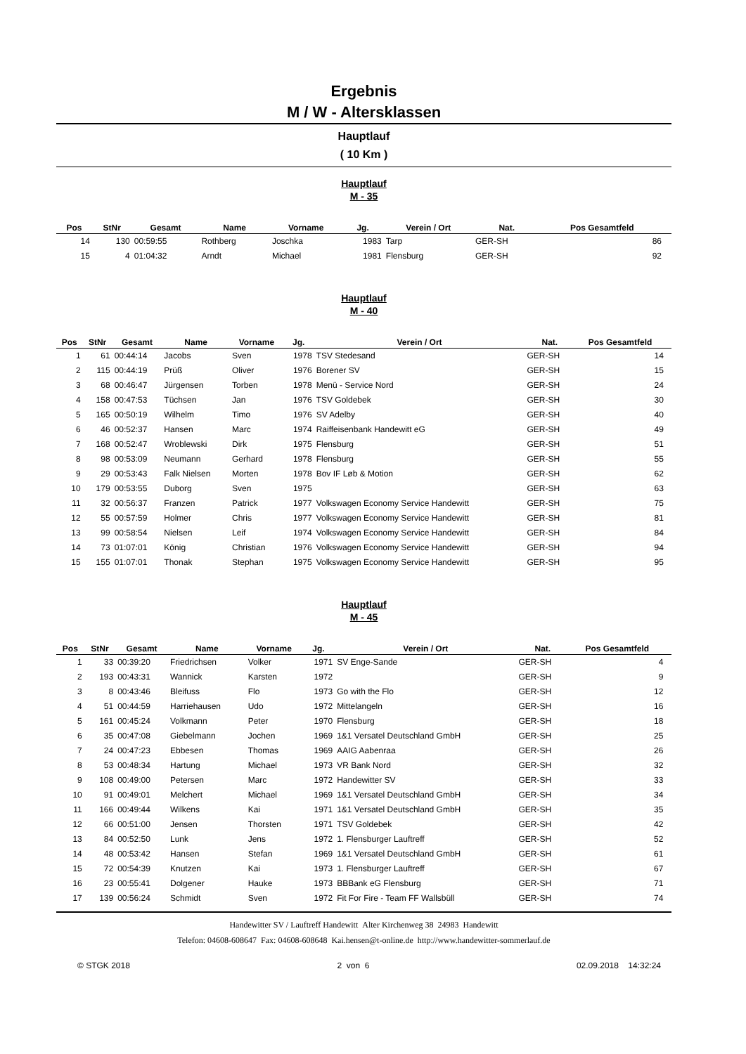Ergebnis
M / W - Altersklassen
Hauptlauf
( 10 Km )
Hauptlauf
M - 35
| Pos | StNr | Gesamt | Name | Vorname | Jg. | Verein / Ort | Nat. | Pos Gesamtfeld | |
| --- | --- | --- | --- | --- | --- | --- | --- | --- | --- |
| 14 | 130 | 00:59:55 | Rothberg | Joschka | 1983 | Tarp | GER-SH | 86 | |
| 15 | 4 | 01:04:32 | Arndt | Michael | 1981 | Flensburg | GER-SH | 92 | |
Hauptlauf
M - 40
| Pos | StNr | Gesamt | Name | Vorname | Jg. | Verein / Ort | Nat. | Pos Gesamtfeld | |
| --- | --- | --- | --- | --- | --- | --- | --- | --- | --- |
| 1 | 61 | 00:44:14 | Jacobs | Sven | 1978 | TSV Stedesand | GER-SH | 14 | |
| 2 | 115 | 00:44:19 | Prüß | Oliver | 1976 | Borener SV | GER-SH | 15 | |
| 3 | 68 | 00:46:47 | Jürgensen | Torben | 1978 | Menü - Service Nord | GER-SH | 24 | |
| 4 | 158 | 00:47:53 | Tüchsen | Jan | 1976 | TSV Goldebek | GER-SH | 30 | |
| 5 | 165 | 00:50:19 | Wilhelm | Timo | 1976 | SV Adelby | GER-SH | 40 | |
| 6 | 46 | 00:52:37 | Hansen | Marc | 1974 | Raiffeisenbank Handewitt eG | GER-SH | 49 | |
| 7 | 168 | 00:52:47 | Wroblewski | Dirk | 1975 | Flensburg | GER-SH | 51 | |
| 8 | 98 | 00:53:09 | Neumann | Gerhard | 1978 | Flensburg | GER-SH | 55 | |
| 9 | 29 | 00:53:43 | Falk Nielsen | Morten | 1978 | Bov IF Løb & Motion | GER-SH | 62 | |
| 10 | 179 | 00:53:55 | Duborg | Sven | 1975 | | GER-SH | 63 | |
| 11 | 32 | 00:56:37 | Franzen | Patrick | 1977 | Volkswagen Economy Service Handewitt | GER-SH | 75 | |
| 12 | 55 | 00:57:59 | Holmer | Chris | 1977 | Volkswagen Economy Service Handewitt | GER-SH | 81 | |
| 13 | 99 | 00:58:54 | Nielsen | Leif | 1974 | Volkswagen Economy Service Handewitt | GER-SH | 84 | |
| 14 | 73 | 01:07:01 | König | Christian | 1976 | Volkswagen Economy Service Handewitt | GER-SH | 94 | |
| 15 | 155 | 01:07:01 | Thonak | Stephan | 1975 | Volkswagen Economy Service Handewitt | GER-SH | 95 | |
Hauptlauf
M - 45
| Pos | StNr | Gesamt | Name | Vorname | Jg. | Verein / Ort | Nat. | Pos Gesamtfeld | |
| --- | --- | --- | --- | --- | --- | --- | --- | --- | --- |
| 1 | 33 | 00:39:20 | Friedrichsen | Volker | 1971 | SV Enge-Sande | GER-SH | 4 | |
| 2 | 193 | 00:43:31 | Wannick | Karsten | 1972 | | GER-SH | 9 | |
| 3 | 8 | 00:43:46 | Bleifuss | Flo | 1973 | Go with the Flo | GER-SH | 12 | |
| 4 | 51 | 00:44:59 | Harriehausen | Udo | 1972 | Mittelangeln | GER-SH | 16 | |
| 5 | 161 | 00:45:24 | Volkmann | Peter | 1970 | Flensburg | GER-SH | 18 | |
| 6 | 35 | 00:47:08 | Giebelmann | Jochen | 1969 | 1&1 Versatel Deutschland GmbH | GER-SH | 25 | |
| 7 | 24 | 00:47:23 | Ebbesen | Thomas | 1969 | AAIG Aabenraa | GER-SH | 26 | |
| 8 | 53 | 00:48:34 | Hartung | Michael | 1973 | VR Bank Nord | GER-SH | 32 | |
| 9 | 108 | 00:49:00 | Petersen | Marc | 1972 | Handewitter SV | GER-SH | 33 | |
| 10 | 91 | 00:49:01 | Melchert | Michael | 1969 | 1&1 Versatel Deutschland GmbH | GER-SH | 34 | |
| 11 | 166 | 00:49:44 | Wilkens | Kai | 1971 | 1&1 Versatel Deutschland GmbH | GER-SH | 35 | |
| 12 | 66 | 00:51:00 | Jensen | Thorsten | 1971 | TSV Goldebek | GER-SH | 42 | |
| 13 | 84 | 00:52:50 | Lunk | Jens | 1972 | 1. Flensburger Lauftreff | GER-SH | 52 | |
| 14 | 48 | 00:53:42 | Hansen | Stefan | 1969 | 1&1 Versatel Deutschland GmbH | GER-SH | 61 | |
| 15 | 72 | 00:54:39 | Knutzen | Kai | 1973 | 1. Flensburger Lauftreff | GER-SH | 67 | |
| 16 | 23 | 00:55:41 | Dolgener | Hauke | 1973 | BBBank eG Flensburg | GER-SH | 71 | |
| 17 | 139 | 00:56:24 | Schmidt | Sven | 1972 | Fit For Fire - Team FF Wallsbüll | GER-SH | 74 | |
Handewitter SV / Lauftreff Handewitt Alter Kirchenweg 38 24983 Handewitt
Telefon: 04608-608647 Fax: 04608-608648 Kai.hensen@t-online.de http://www.handewitter-sommerlauf.de
© STGK 2018 2 von 6 02.09.2018 14:32:24